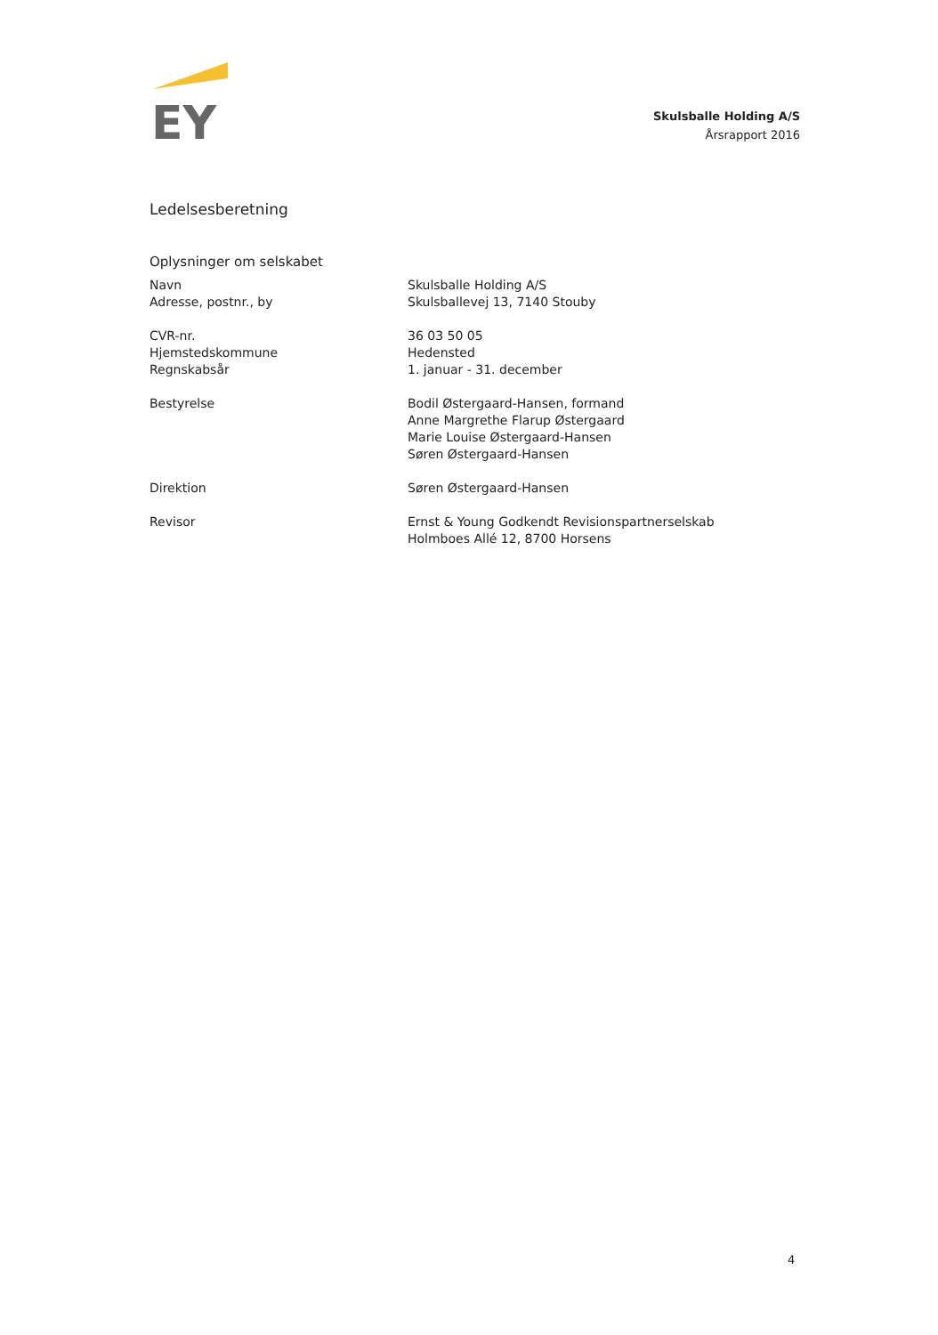EY
Skulsballe Holding A/S
Årsrapport 2016
Ledelsesberetning
Oplysninger om selskabet
| Navn Adresse, postnr., by | Skulsballe Holding A/S Skulsballevej 13, 7140 Stouby |
| CVR-nr. Hjemstedskommune Regnskabsår | 36 03 50 05 Hedensted 1. januar - 31. december |
| Bestyrelse | Bodil Østergaard-Hansen, formand Anne Margrethe Flarup Østergaard Marie Louise Østergaard-Hansen Søren Østergaard-Hansen |
| Direktion | Søren Østergaard-Hansen |
| Revisor | Ernst & Young Godkendt Revisionspartnerselskab Holmboes Allé 12, 8700 Horsens |
4